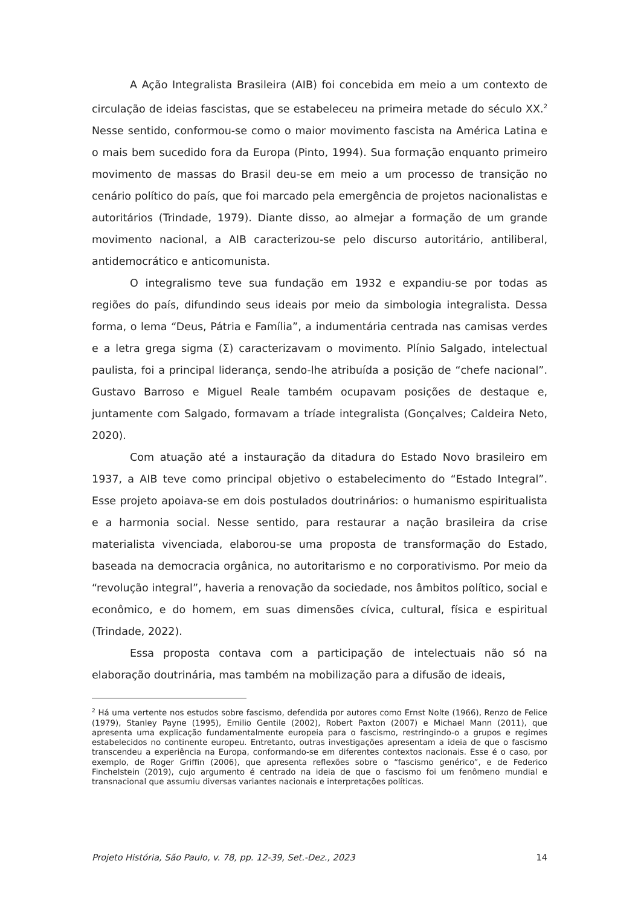A Ação Integralista Brasileira (AIB) foi concebida em meio a um contexto de circulação de ideias fascistas, que se estabeleceu na primeira metade do século XX.<sup>2</sup> Nesse sentido, conformou-se como o maior movimento fascista na América Latina e o mais bem sucedido fora da Europa (Pinto, 1994). Sua formação enquanto primeiro movimento de massas do Brasil deu-se em meio a um processo de transição no cenário político do país, que foi marcado pela emergência de projetos nacionalistas e autoritários (Trindade, 1979). Diante disso, ao almejar a formação de um grande movimento nacional, a AIB caracterizou-se pelo discurso autoritário, antiliberal, antidemocrático e anticomunista.
O integralismo teve sua fundação em 1932 e expandiu-se por todas as regiões do país, difundindo seus ideais por meio da simbologia integralista. Dessa forma, o lema “Deus, Pátria e Família”, a indumentária centrada nas camisas verdes e a letra grega sigma (Σ) caracterizavam o movimento. Plínio Salgado, intelectual paulista, foi a principal liderança, sendo-lhe atribuída a posição de “chefe nacional”. Gustavo Barroso e Miguel Reale também ocupavam posições de destaque e, juntamente com Salgado, formavam a tríade integralista (Gonçalves; Caldeira Neto, 2020).
Com atuação até a instauração da ditadura do Estado Novo brasileiro em 1937, a AIB teve como principal objetivo o estabelecimento do “Estado Integral”. Esse projeto apoiava-se em dois postulados doutrinários: o humanismo espiritualista e a harmonia social. Nesse sentido, para restaurar a nação brasileira da crise materialista vivenciada, elaborou-se uma proposta de transformação do Estado, baseada na democracia orgânica, no autoritarismo e no corporativismo. Por meio da “revolução integral”, haveria a renovação da sociedade, nos âmbitos político, social e econômico, e do homem, em suas dimensões cívica, cultural, física e espiritual (Trindade, 2022).
Essa proposta contava com a participação de intelectuais não só na elaboração doutrinária, mas também na mobilização para a difusão de ideais,
<sup>2</sup> Há uma vertente nos estudos sobre fascismo, defendida por autores como Ernst Nolte (1966), Renzo de Felice (1979), Stanley Payne (1995), Emilio Gentile (2002), Robert Paxton (2007) e Michael Mann (2011), que apresenta uma explicação fundamentalmente europeia para o fascismo, restringindo-o a grupos e regimes estabelecidos no continente europeu. Entretanto, outras investigações apresentam a ideia de que o fascismo transcendeu a experiência na Europa, conformando-se em diferentes contextos nacionais. Esse é o caso, por exemplo, de Roger Griffin (2006), que apresenta reflexões sobre o “fascismo genérico”, e de Federico Finchelstein (2019), cujo argumento é centrado na ideia de que o fascismo foi um fenômeno mundial e transnacional que assumiu diversas variantes nacionais e interpretações políticas.
Projeto História, São Paulo, v. 78, pp. 12-39, Set.-Dez., 2023 14